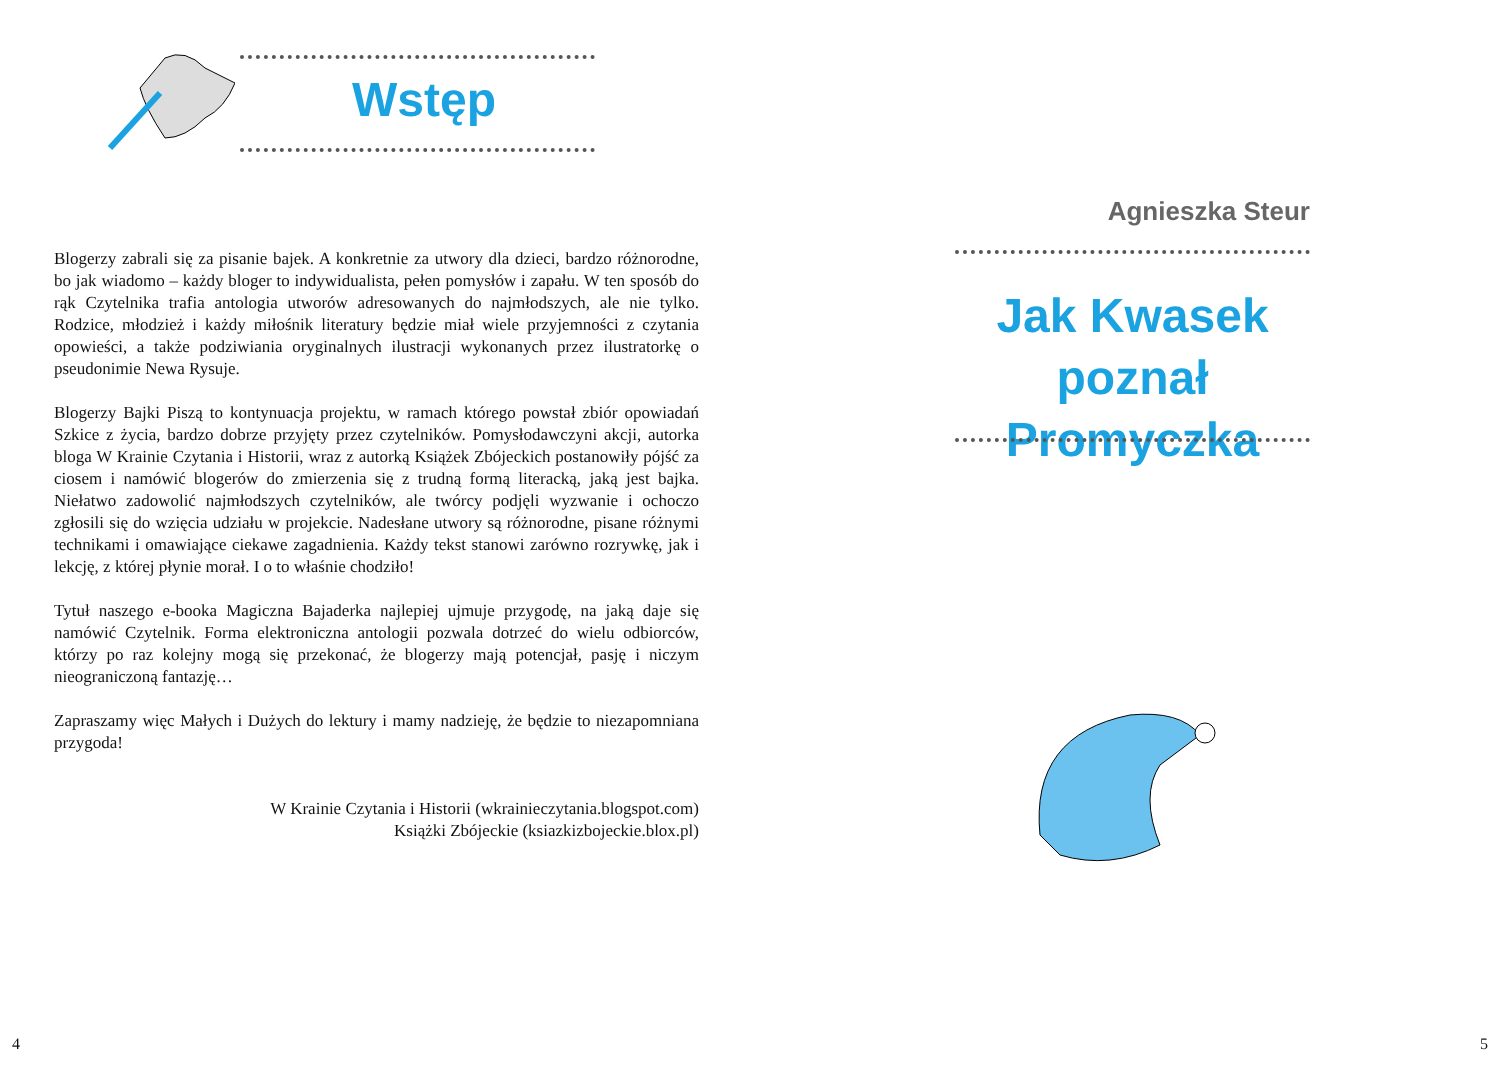Wstęp
Blogerzy zabrali się za pisanie bajek. A konkretnie za utwory dla dzieci, bardzo różnorodne, bo jak wiadomo – każdy bloger to indywidualista, pełen pomysłów i zapału. W ten sposób do rąk Czytelnika trafia antologia utworów adresowanych do najmłodszych, ale nie tylko. Rodzice, młodzież i każdy miłośnik literatury będzie miał wiele przyjemności z czytania opowieści, a także podziwiania oryginalnych ilustracji wykonanych przez ilustratorkę o pseudonimie Newa Rysuje.
Blogerzy Bajki Piszą to kontynuacja projektu, w ramach którego powstał zbiór opowiadań Szkice z życia, bardzo dobrze przyjęty przez czytelników. Pomysłodawczyni akcji, autorka bloga W Krainie Czytania i Historii, wraz z autorką Książek Zbójeckich postanowiły pójść za ciosem i namówić blogerów do zmierzenia się z trudną formą literacką, jaką jest bajka. Niełatwo zadowolić najmłodszych czytelników, ale twórcy podjęli wyzwanie i ochoczo zgłosili się do wzięcia udziału w projekcie. Nadesłane utwory są różnorodne, pisane różnymi technikami i omawiające ciekawe zagadnienia. Każdy tekst stanowi zarówno rozrywkę, jak i lekcję, z której płynie morał. I o to właśnie chodziło!
Tytuł naszego e-booka Magiczna Bajaderka najlepiej ujmuje przygodę, na jaką daje się namówić Czytelnik. Forma elektroniczna antologii pozwala dotrzeć do wielu odbiorców, którzy po raz kolejny mogą się przekonać, że blogerzy mają potencjał, pasję i niczym nieograniczoną fantazję…
Zapraszamy więc Małych i Dużych do lektury i mamy nadzieję, że będzie to niezapomniana przygoda!
W Krainie Czytania i Historii (wkrainieczytania.blogspot.com)
Książki Zbójeckie (ksiazkizbojeckie.blox.pl)
4
Agnieszka Steur
Jak Kwasek
poznał Promyczka
5